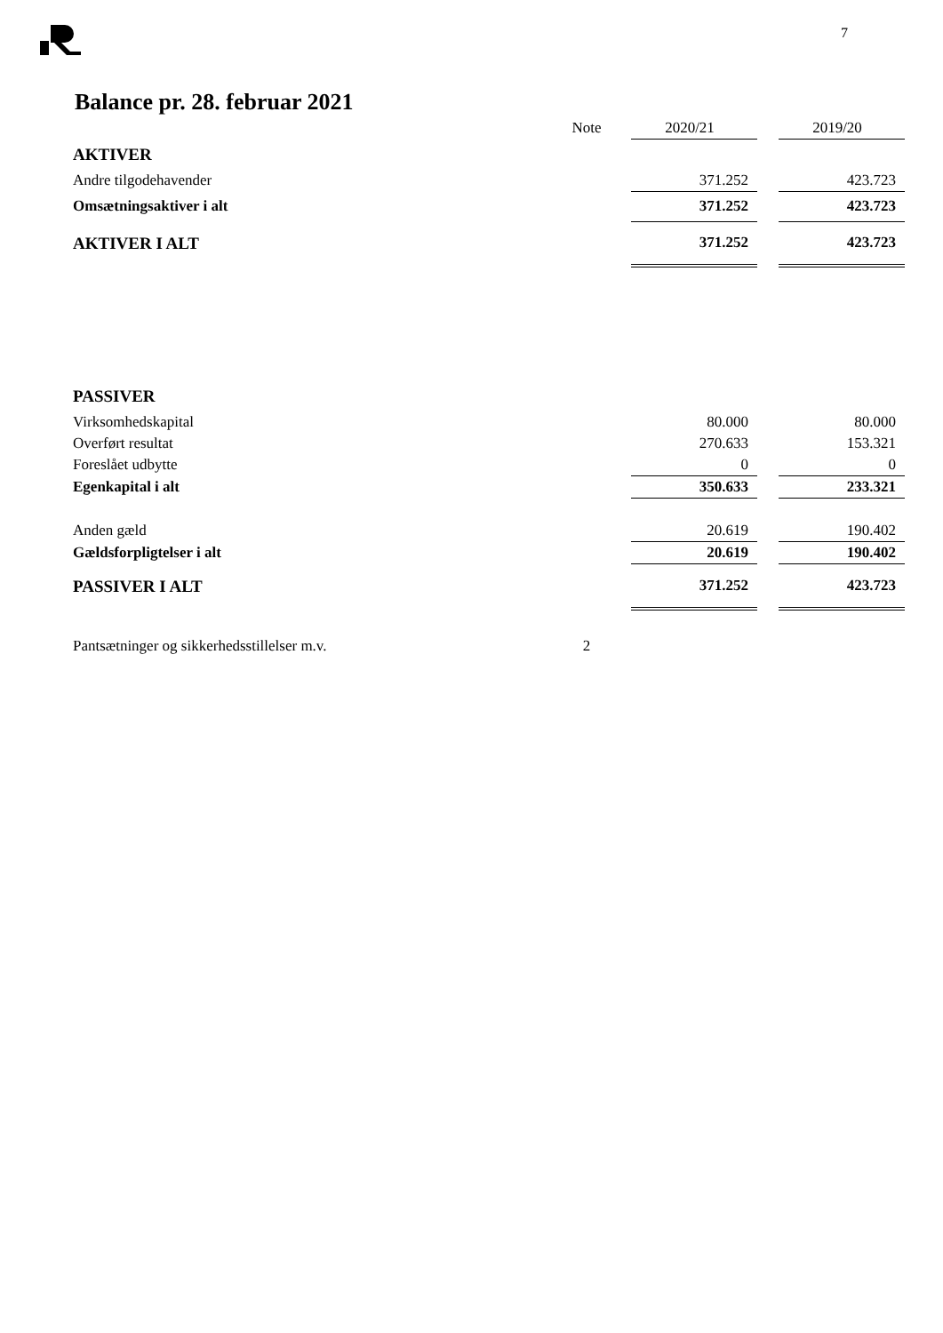7
Balance pr. 28. februar 2021
| | Note | 2020/21 | | 2019/20 |
| --- | --- | --- | --- | --- |
| AKTIVER | | | | |
| Andre tilgodehavender | | 371.252 | | 423.723 |
| Omsætningsaktiver i alt | | 371.252 | | 423.723 |
| AKTIVER I ALT | | 371.252 | | 423.723 |
| PASSIVER | | | | |
| Virksomhedskapital | | 80.000 | | 80.000 |
| Overført resultat | | 270.633 | | 153.321 |
| Foreslået udbytte | | 0 | | 0 |
| Egenkapital i alt | | 350.633 | | 233.321 |
| Anden gæld | | 20.619 | | 190.402 |
| Gældsforpligtelser i alt | | 20.619 | | 190.402 |
| PASSIVER I ALT | | 371.252 | | 423.723 |
| Pantsætninger og sikkerhedsstillelser m.v. | 2 | | | |